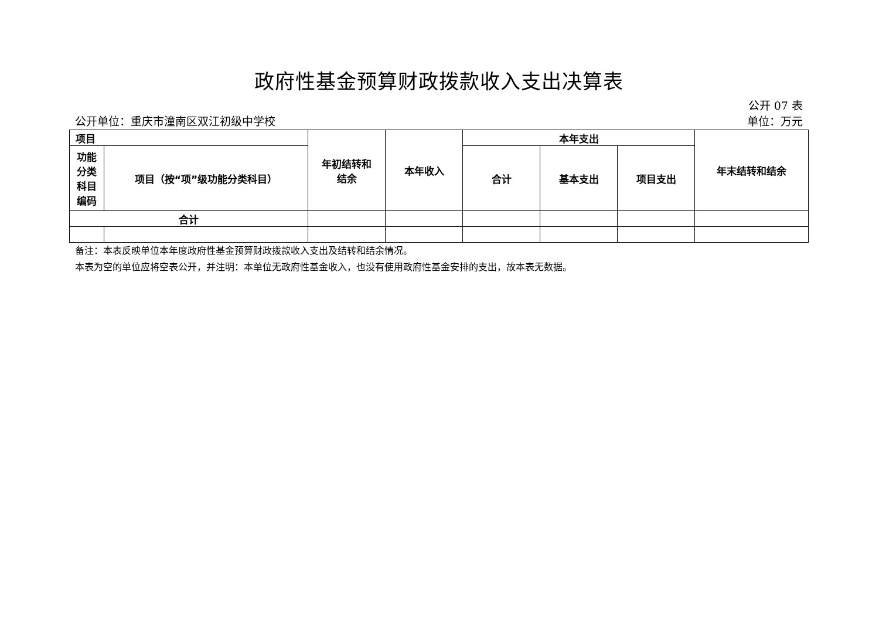政府性基金预算财政拨款收入支出决算表
公开 07 表
公开单位：重庆市潼南区双江初级中学校 单位：万元
| 项目 | | 年初结转和 结余 | 本年收入 | 本年支出 | | | 年末结转和结余 |
| --- | --- | --- | --- | --- | --- | --- | --- |
| 功能 分类 科目 编码 | 项目（按“项”级功能分类科目） | | | 合计 | 基本支出 | 项目支出 | |
| 合计 | | | | | | | |
备注：本表反映单位本年度政府性基金预算财政拨款收入支出及结转和结余情况。
本表为空的单位应将空表公开，并注明：本单位无政府性基金收入，也没有使用政府性基金安排的支出，故本表无数据。